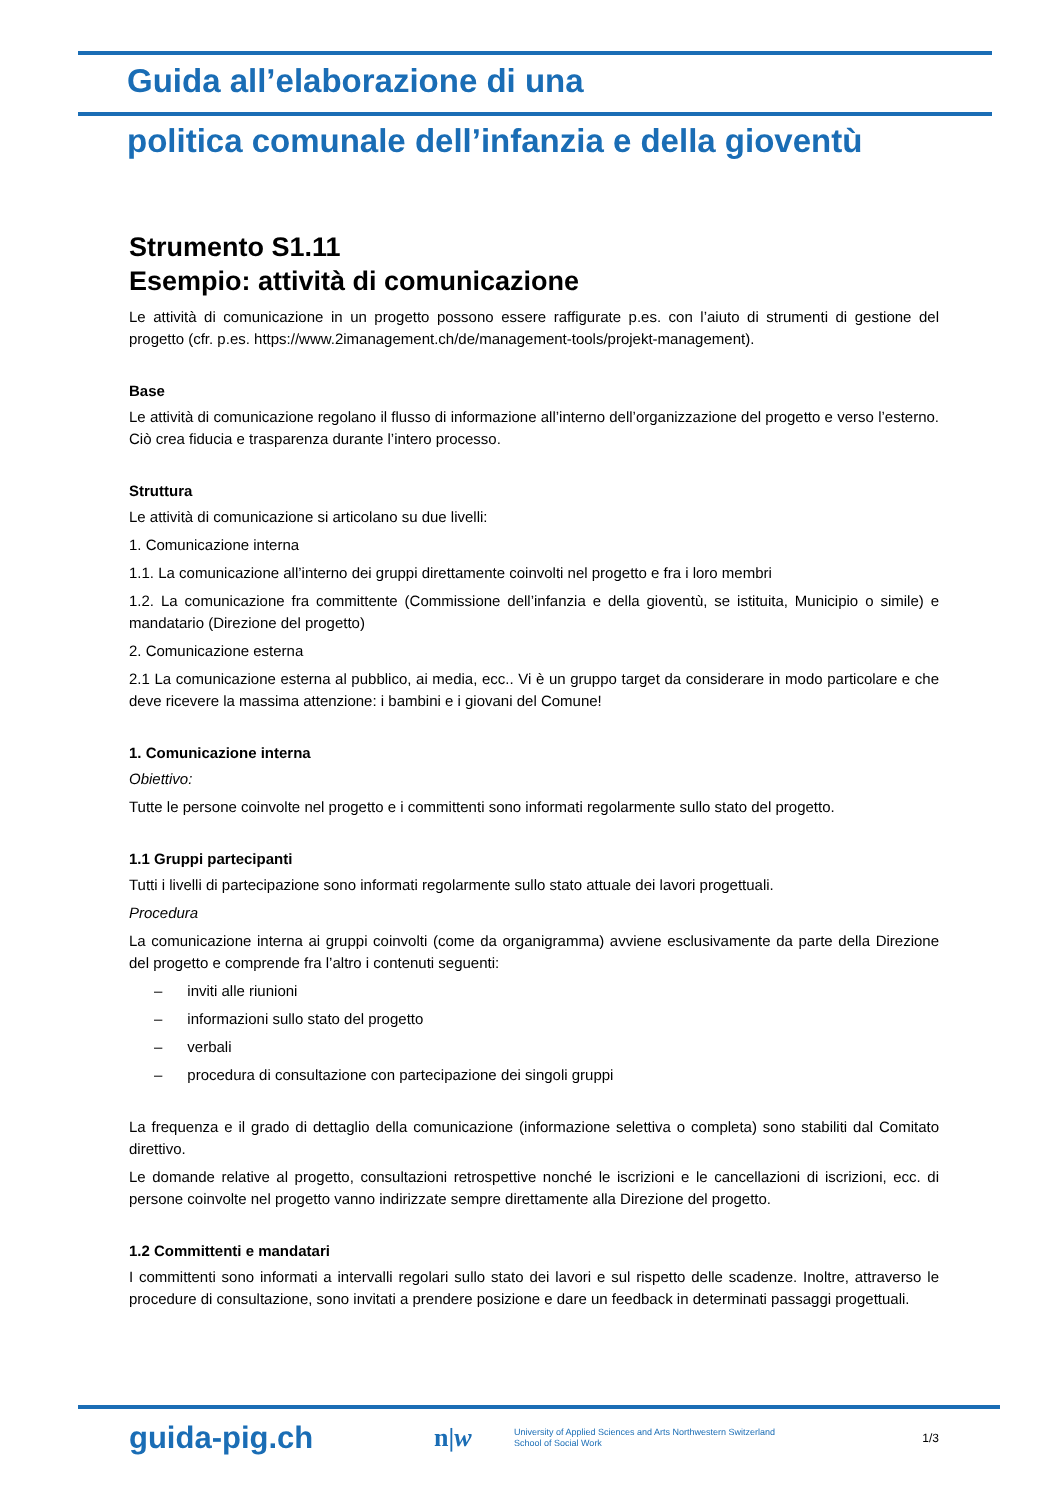Guida all’elaborazione di una
politica comunale dell’infanzia e della gioventù
Strumento S1.11
Esempio: attività di comunicazione
Le attività di comunicazione in un progetto possono essere raffigurate p.es. con l’aiuto di strumenti di gestione del progetto (cfr. p.es. https://www.2imanagement.ch/de/management-tools/projekt-management).
Base
Le attività di comunicazione regolano il flusso di informazione all’interno dell’organizzazione del progetto e verso l’esterno. Ciò crea fiducia e trasparenza durante l’intero processo.
Struttura
Le attività di comunicazione si articolano su due livelli:
1. Comunicazione interna
1.1. La comunicazione all’interno dei gruppi direttamente coinvolti nel progetto e fra i loro membri
1.2. La comunicazione fra committente (Commissione dell’infanzia e della gioventù, se istituita, Municipio o simile) e mandatario (Direzione del progetto)
2. Comunicazione esterna
2.1 La comunicazione esterna al pubblico, ai media, ecc.. Vi è un gruppo target da considerare in modo particolare e che deve ricevere la massima attenzione: i bambini e i giovani del Comune!
1. Comunicazione interna
Obiettivo:
Tutte le persone coinvolte nel progetto e i committenti sono informati regolarmente sullo stato del progetto.
1.1 Gruppi partecipanti
Tutti i livelli di partecipazione sono informati regolarmente sullo stato attuale dei lavori progettuali.
Procedura
La comunicazione interna ai gruppi coinvolti (come da organigramma) avviene esclusivamente da parte della Direzione del progetto e comprende fra l’altro i contenuti seguenti:
– inviti alle riunioni
– informazioni sullo stato del progetto
– verbali
– procedura di consultazione con partecipazione dei singoli gruppi
La frequenza e il grado di dettaglio della comunicazione (informazione selettiva o completa) sono stabiliti dal Comitato direttivo.
Le domande relative al progetto, consultazioni retrospettive nonché le iscrizioni e le cancellazioni di iscrizioni, ecc. di persone coinvolte nel progetto vanno indirizzate sempre direttamente alla Direzione del progetto.
1.2 Committenti e mandatari
I committenti sono informati a intervalli regolari sullo stato dei lavori e sul rispetto delle scadenze. Inoltre, attraverso le procedure di consultazione, sono invitati a prendere posizione e dare un feedback in determinati passaggi progettuali.
guida-pig.ch
n|w
University of Applied Sciences and Arts Northwestern Switzerland
School of Social Work
1/3